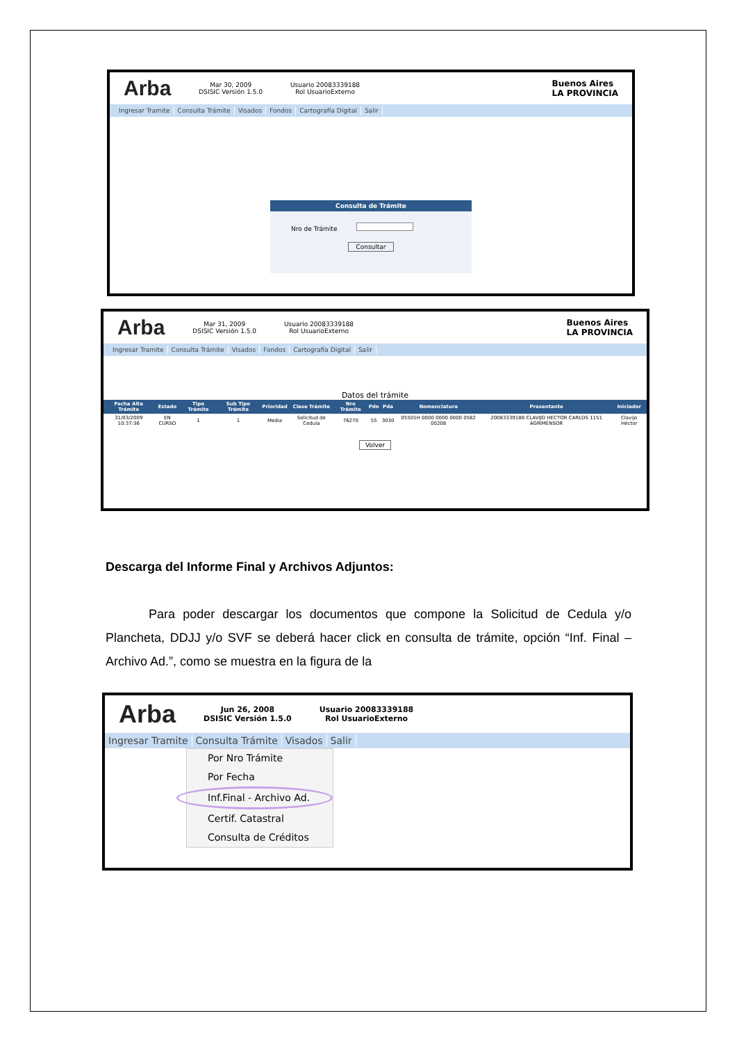Arba Mar 30, 2009
DSISIC Versión 1.5.0 Usuario 20083339188
Rol UsuarioExterno Buenos Aires
LA PROVINCIA
Ingresar Tramite Consulta Trámite Visados Fondos Cartografía Digital Salir
Consulta de Trámite
Nro de Trámite
Consultar
Arba Mar 31, 2009
DSISIC Versión 1.5.0 Usuario 20083339188
Rol UsuarioExterno Buenos Aires
LA PROVINCIA
Ingresar Tramite Consulta Trámite Visados Fondos Cartografía Digital Salir
Datos del trámite
| Fecha Alta Trámite | Estado | Tipo Trámite | Sub Tipo Trámite | Prioridad | Clase Trámite | Nro Trámite | Pdo | Pda | Nomenclatura | Presentante | Iniciador |
| --- | --- | --- | --- | --- | --- | --- | --- | --- | --- | --- | --- |
| 31/03/2009 10:37:36 | EN CURSO | 1 | 1 | Media | Solicitud de Cedula | 76270 | 55 | 3030 | 05501H 0000 0000 0000 0582 00208 | 20083339188 CLAVIJO HECTOR CARLOS 1151 AGRIMENSOR | Clavijo Héctor |
Volver
Descarga del Informe Final y Archivos Adjuntos:
Para poder descargar los documentos que compone la Solicitud de Cedula y/o Plancheta, DDJJ y/o SVF se deberá hacer click en consulta de trámite, opción “Inf. Final – Archivo Ad.”, como se muestra en la figura de la
Arba Jun 26, 2008
DSISIC Versión 1.5.0 Usuario 20083339188
Rol UsuarioExterno
Ingresar Tramite Consulta Trámite Visados Salir
Por Nro Trámite
Por Fecha
Inf.Final - Archivo Ad.
Certif. Catastral
Consulta de Créditos